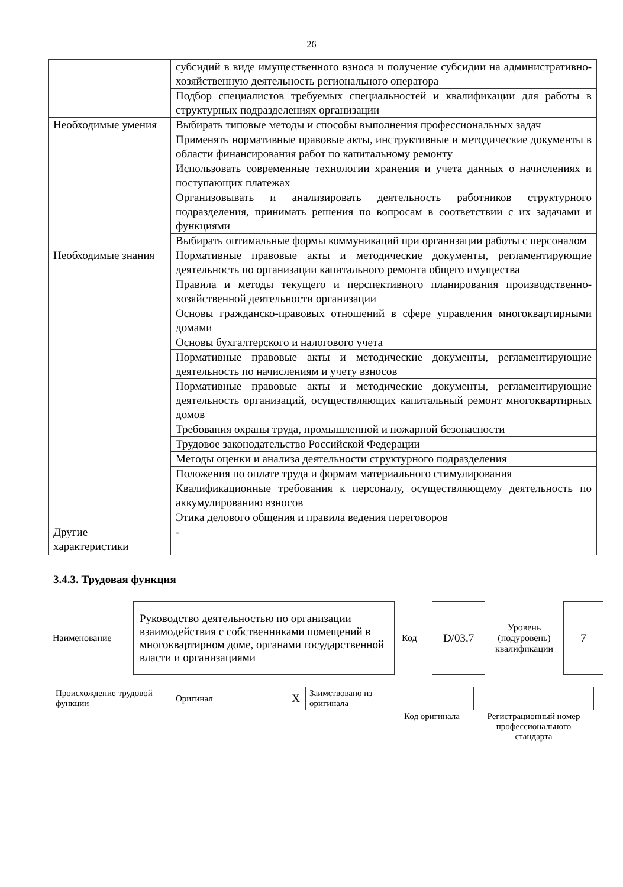26
| | субсидий в виде имущественного взноса и получение субсидии на административно-хозяйственную деятельность регионального оператора |
| | Подбор специалистов требуемых специальностей и квалификации для работы в структурных подразделениях организации |
| Необходимые умения | Выбирать типовые методы и способы выполнения профессиональных задач |
| | Применять нормативные правовые акты, инструктивные и методические документы в области финансирования работ по капитальному ремонту |
| | Использовать современные технологии хранения и учета данных о начислениях и поступающих платежах |
| | Организовывать и анализировать деятельность работников структурного подразделения, принимать решения по вопросам в соответствии с их задачами и функциями |
| | Выбирать оптимальные формы коммуникаций при организации работы с персоналом |
| Необходимые знания | Нормативные правовые акты и методические документы, регламентирующие деятельность по организации капитального ремонта общего имущества |
| | Правила и методы текущего и перспективного планирования производственно-хозяйственной деятельности организации |
| | Основы гражданско-правовых отношений в сфере управления многоквартирными домами |
| | Основы бухгалтерского и налогового учета |
| | Нормативные правовые акты и методические документы, регламентирующие деятельность по начислениям и учету взносов |
| | Нормативные правовые акты и методические документы, регламентирующие деятельность организаций, осуществляющих капитальный ремонт многоквартирных домов |
| | Требования охраны труда, промышленной и пожарной безопасности |
| | Трудовое законодательство Российской Федерации |
| | Методы оценки и анализа деятельности структурного подразделения |
| | Положения по оплате труда и формам материального стимулирования |
| | Квалификационные требования к персоналу, осуществляющему деятельность по аккумулированию взносов |
| | Этика делового общения и правила ведения переговоров |
| Другие характеристики | - |
3.4.3. Трудовая функция
| Наименование | Руководство деятельностью по организации взаимодействия с собственниками помещений в многоквартирном доме, органами государственной власти и организациями | Код | D/03.7 | Уровень (подуровень) квалификации | 7 |
| Происхождение трудовой функции | Оригинал | X | Заимствовано из оригинала | | |
| | | | | Код оригинала | Регистрационный номер профессионального стандарта |